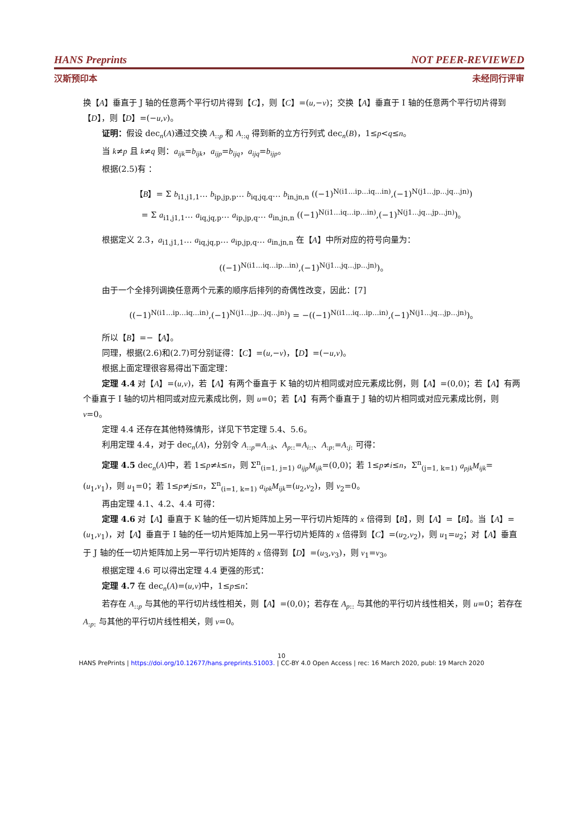HANS Preprints NOT PEER-REVIEWED
汉斯预印本 未经同行评审
换【A】垂直于 J 轴的任意两个平行切片得到【C】，则【C】=(u,−v)；交换【A】垂直于 I 轴的任意两个平行切片得到【D】，则【D】=(−u,v)。
证明：假设 dec<sub>n</sub>(A)通过交换 A<sub>::p</sub> 和 A<sub>::q</sub> 得到新的立方行列式 dec<sub>n</sub>(B)，1≤p<q≤n。
当 k≠p 且 k≠q 则：a<sub>ijk</sub>=b<sub>ijk</sub>，a<sub>ijp</sub>=b<sub>ijq</sub>，a<sub>ijq</sub>=b<sub>ijp</sub>。
根据(2.5)有 ：
【B】= Σ b<sub>i1,j1,1</sub>… b<sub>ip,jp,p</sub>… b<sub>iq,jq,q</sub>… b<sub>in,jn,n</sub> ((−1)<sup>N(i1…ip…iq…in)</sup>,(−1)<sup>N(j1…jp…jq…jn)</sup>)
= Σ a<sub>i1,j1,1</sub>… a<sub>iq,jq,p</sub>… a<sub>ip,jp,q</sub>… a<sub>in,jn,n</sub> ((−1)<sup>N(i1…iq…ip…in)</sup>,(−1)<sup>N(j1…jq…jp…jn)</sup>)。
根据定义 2.3，a<sub>i1,j1,1</sub>… a<sub>iq,jq,p</sub>… a<sub>ip,jp,q</sub>… a<sub>in,jn,n</sub> 在【A】中所对应的符号向量为：
((−1)<sup>N(i1…iq…ip…in)</sup>,(−1)<sup>N(j1…jq…jp…jn)</sup>)。
由于一个全排列调换任意两个元素的顺序后排列的奇偶性改变，因此：[7]
((−1)<sup>N(i1…ip…iq…in)</sup>,(−1)<sup>N(j1…jp…jq…jn)</sup>) = −((−1)<sup>N(i1…iq…ip…in)</sup>,(−1)<sup>N(j1…jq…jp…jn)</sup>)。
所以【B】=−【A】。
同理，根据(2.6)和(2.7)可分别证得：【C】=(u,−v)，【D】=(−u,v)。
根据上面定理很容易得出下面定理：
定理 4.4 对【A】=(u,v)，若【A】有两个垂直于 K 轴的切片相同或对应元素成比例，则【A】=(0,0)；若【A】有两个垂直于 I 轴的切片相同或对应元素成比例，则 u=0；若【A】有两个垂直于 J 轴的切片相同或对应元素成比例，则 v=0。
定理 4.4 还存在其他特殊情形，详见下节定理 5.4、5.6。
利用定理 4.4，对于 dec<sub>n</sub>(A)，分别令 A<sub>::p</sub>=A<sub>::k</sub>、A<sub>p::</sub>=A<sub>i::</sub>、A<sub>:p:</sub>=A<sub>:j:</sub> 可得：
定理 4.5 dec<sub>n</sub>(A)中，若 1≤p≠k≤n，则 Σ<sup>n</sup><sub>(i=1, j=1)</sub> a<sub>ijp</sub>M<sub>ijk</sub>=(0,0)；若 1≤p≠i≤n，Σ<sup>n</sup><sub>(j=1, k=1)</sub> a<sub>pjk</sub>M<sub>ijk</sub>=(u<sub>1</sub>,v<sub>1</sub>)，则 u<sub>1</sub>=0；若 1≤p≠j≤n，Σ<sup>n</sup><sub>(i=1, k=1)</sub> a<sub>ipk</sub>M<sub>ijk</sub>=(u<sub>2</sub>,v<sub>2</sub>)，则 v<sub>2</sub>=0。
再由定理 4.1、4.2、4.4 可得：
定理 4.6 对【A】垂直于 K 轴的任一切片矩阵加上另一平行切片矩阵的 x 倍得到【B】，则【A】=【B】。当【A】=(u<sub>1</sub>,v<sub>1</sub>)，对【A】垂直于 I 轴的任一切片矩阵加上另一平行切片矩阵的 x 倍得到【C】=(u<sub>2</sub>,v<sub>2</sub>)，则 u<sub>1</sub>=u<sub>2</sub>；对【A】垂直于 J 轴的任一切片矩阵加上另一平行切片矩阵的 x 倍得到【D】=(u<sub>3</sub>,v<sub>3</sub>)，则 v<sub>1</sub>=v<sub>3</sub>。
根据定理 4.6 可以得出定理 4.4 更强的形式：
定理 4.7 在 dec<sub>n</sub>(A)=(u,v)中，1≤p≤n：
若存在 A<sub>::p</sub> 与其他的平行切片线性相关，则【A】=(0,0)；若存在 A<sub>p::</sub> 与其他的平行切片线性相关，则 u=0；若存在 A<sub>:p:</sub> 与其他的平行切片线性相关，则 v=0。
10
HANS PrePrints | https://doi.org/10.12677/hans.preprints.51003. | CC-BY 4.0 Open Access | rec: 16 March 2020, publ: 19 March 2020